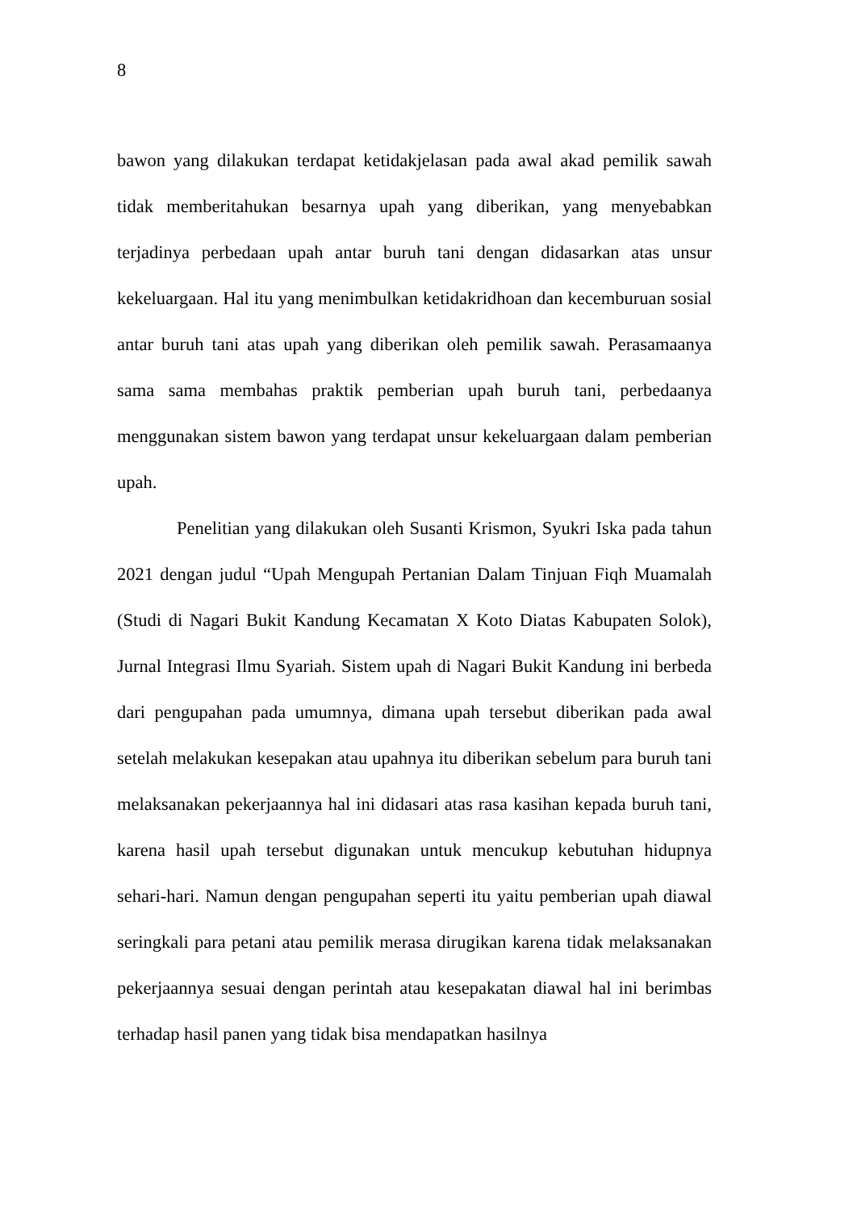8
bawon yang dilakukan terdapat ketidakjelasan pada awal akad pemilik sawah tidak memberitahukan besarnya upah yang diberikan, yang menyebabkan terjadinya perbedaan upah antar buruh tani dengan didasarkan atas unsur kekeluargaan. Hal itu yang menimbulkan ketidakridhoan dan kecemburuan sosial antar buruh tani atas upah yang diberikan oleh pemilik sawah. Perasamaanya sama sama membahas praktik pemberian upah buruh tani, perbedaanya menggunakan sistem bawon yang terdapat unsur kekeluargaan dalam pemberian upah.
Penelitian yang dilakukan oleh Susanti Krismon, Syukri Iska pada tahun 2021 dengan judul “Upah Mengupah Pertanian Dalam Tinjuan Fiqh Muamalah (Studi di Nagari Bukit Kandung Kecamatan X Koto Diatas Kabupaten Solok), Jurnal Integrasi Ilmu Syariah. Sistem upah di Nagari Bukit Kandung ini berbeda dari pengupahan pada umumnya, dimana upah tersebut diberikan pada awal setelah melakukan kesepakan atau upahnya itu diberikan sebelum para buruh tani melaksanakan pekerjaannya hal ini didasari atas rasa kasihan kepada buruh tani, karena hasil upah tersebut digunakan untuk mencukup kebutuhan hidupnya sehari-hari. Namun dengan pengupahan seperti itu yaitu pemberian upah diawal seringkali para petani atau pemilik merasa dirugikan karena tidak melaksanakan pekerjaannya sesuai dengan perintah atau kesepakatan diawal hal ini berimbas terhadap hasil panen yang tidak bisa mendapatkan hasilnya